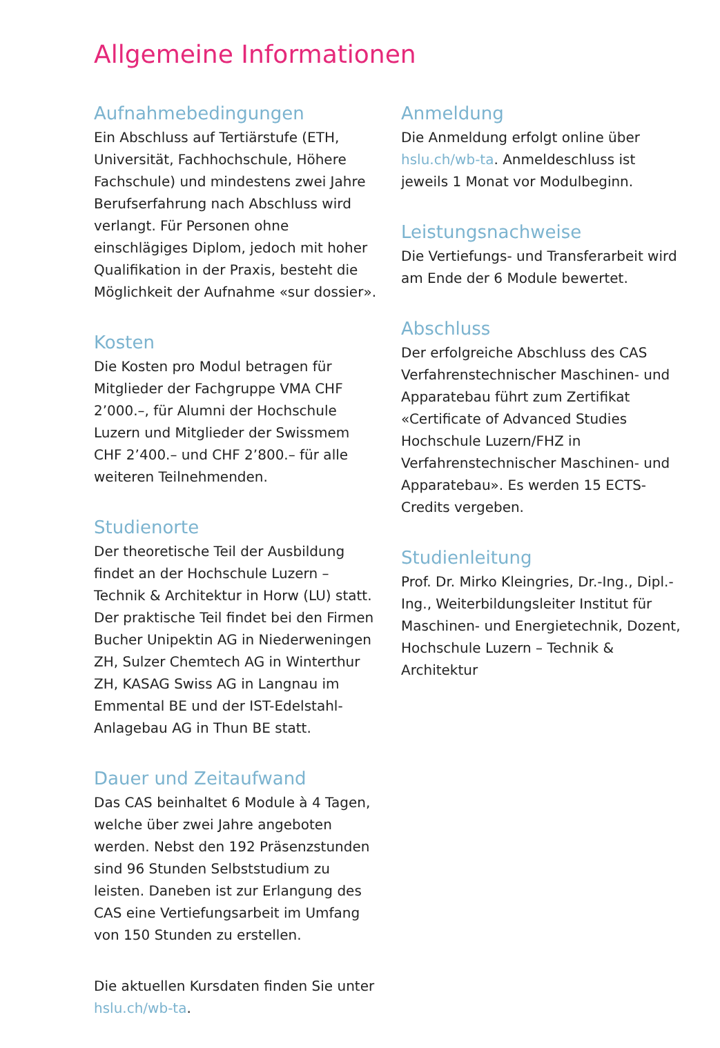Allgemeine Informationen
Aufnahmebedingungen
Ein Abschluss auf Tertiärstufe (ETH, Universität, Fachhochschule, Höhere Fachschule) und mindestens zwei Jahre Berufserfahrung nach Abschluss wird verlangt. Für Personen ohne einschlägiges Diplom, jedoch mit hoher Qualifikation in der Praxis, besteht die Möglichkeit der Aufnahme «sur dossier».
Kosten
Die Kosten pro Modul betragen für Mitglieder der Fachgruppe VMA CHF 2’000.–, für Alumni der Hochschule Luzern und Mitglieder der Swissmem CHF 2’400.– und CHF 2’800.– für alle weiteren Teilnehmenden.
Studienorte
Der theoretische Teil der Ausbildung findet an der Hochschule Luzern – Technik & Architektur in Horw (LU) statt. Der praktische Teil findet bei den Firmen Bucher Unipektin AG in Niederweningen ZH, Sulzer Chemtech AG in Winterthur ZH, KASAG Swiss AG in Langnau im Emmental BE und der IST-Edelstahl-Anlagebau AG in Thun BE statt.
Dauer und Zeitaufwand
Das CAS beinhaltet 6 Module à 4 Tagen, welche über zwei Jahre angeboten werden. Nebst den 192 Präsenzstunden sind 96 Stunden Selbststudium zu leisten. Daneben ist zur Erlangung des CAS eine Vertiefungsarbeit im Umfang von 150 Stunden zu erstellen.
Die aktuellen Kursdaten finden Sie unter hslu.ch/wb-ta.
Anmeldung
Die Anmeldung erfolgt online über hslu.ch/wb-ta. Anmeldeschluss ist jeweils 1 Monat vor Modulbeginn.
Leistungsnachweise
Die Vertiefungs- und Transferarbeit wird am Ende der 6 Module bewertet.
Abschluss
Der erfolgreiche Abschluss des CAS Verfahrenstechnischer Maschinen- und Apparatebau führt zum Zertifikat «Certificate of Advanced Studies Hochschule Luzern/FHZ in Verfahrenstechnischer Maschinen- und Apparatebau». Es werden 15 ECTS-Credits vergeben.
Studienleitung
Prof. Dr. Mirko Kleingries, Dr.-Ing., Dipl.-Ing., Weiterbildungsleiter Institut für Maschinen- und Energietechnik, Dozent, Hochschule Luzern – Technik & Architektur